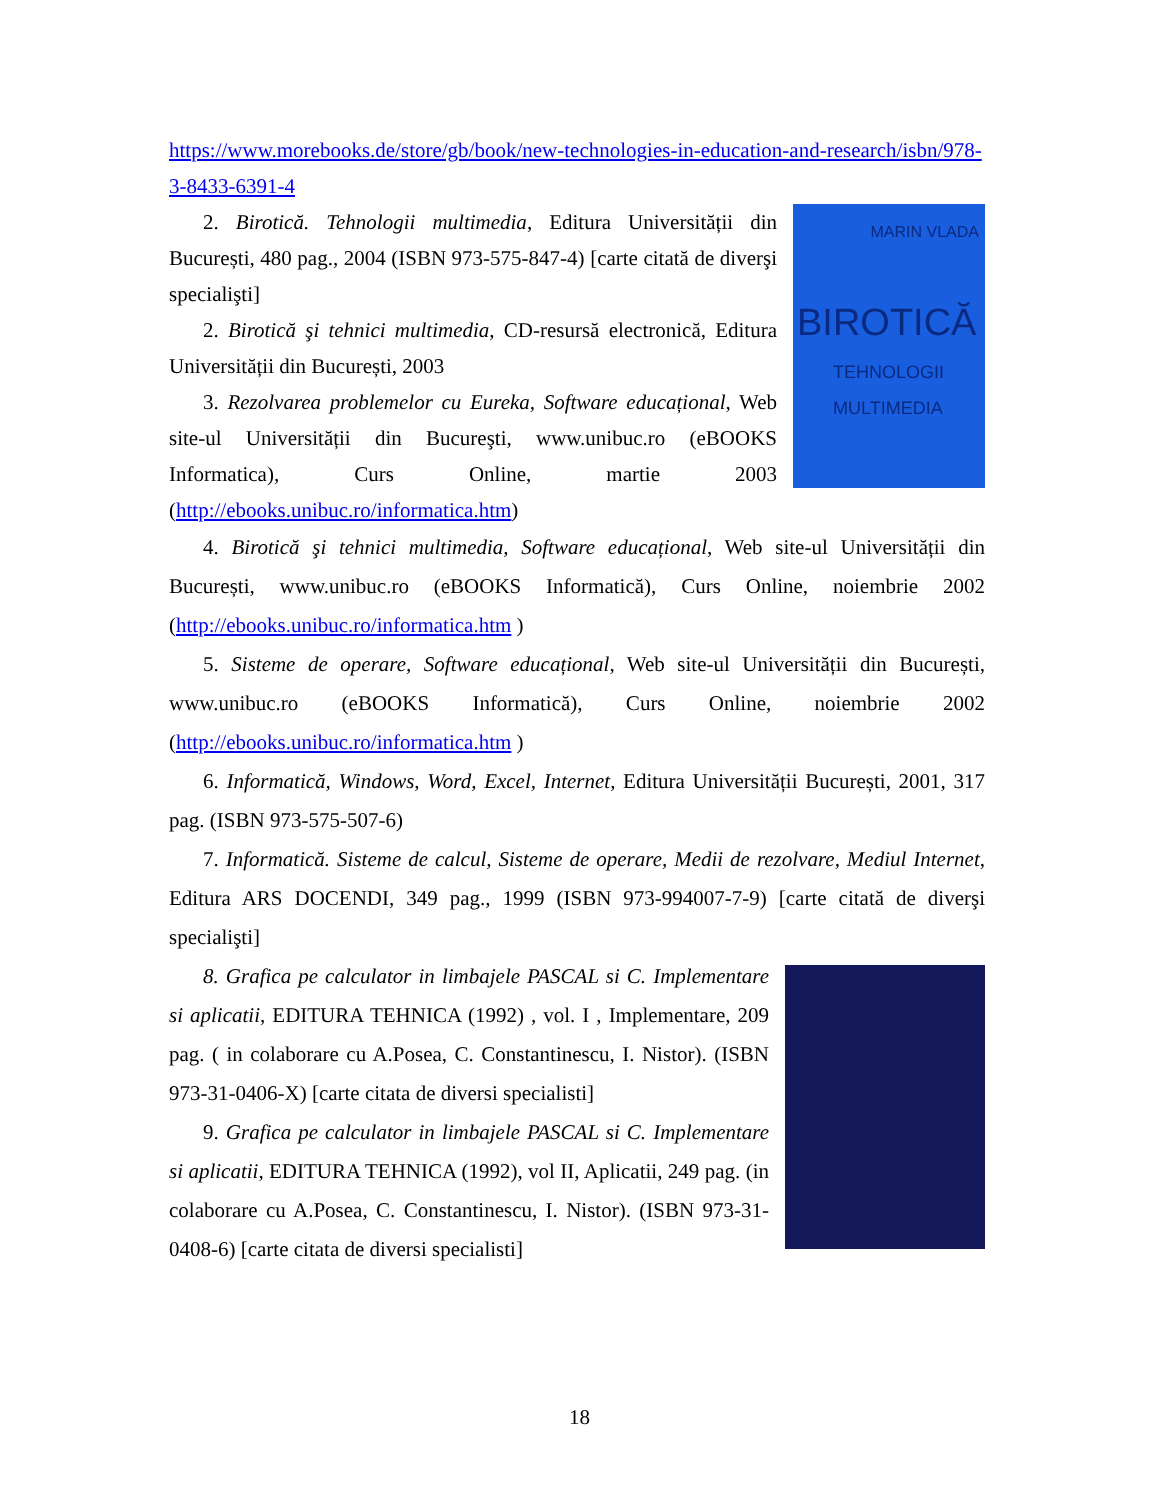https://www.morebooks.de/store/gb/book/new-technologies-in-education-and-research/isbn/978-3-8433-6391-4
MARIN VLADA
BIROTICĂ
TEHNOLOGII
MULTIMEDIA
2. Birotică. Tehnologii multimedia, Editura Universității din București, 480 pag., 2004 (ISBN 973-575-847-4) [carte citată de diverşi specialişti]
2. Birotică şi tehnici multimedia, CD-resursă electronică, Editura Universității din București, 2003
3. Rezolvarea problemelor cu Eureka, Software educațional, Web site-ul Universității din Bucureşti, www.unibuc.ro (eBOOKS Informatica), Curs Online, martie 2003 (http://ebooks.unibuc.ro/informatica.htm)
4. Birotică şi tehnici multimedia, Software educațional, Web site-ul Universității din București, www.unibuc.ro (eBOOKS Informatică), Curs Online, noiembrie 2002 (http://ebooks.unibuc.ro/informatica.htm )
5. Sisteme de operare, Software educațional, Web site-ul Universității din București, www.unibuc.ro (eBOOKS Informatică), Curs Online, noiembrie 2002 (http://ebooks.unibuc.ro/informatica.htm )
6. Informatică, Windows, Word, Excel, Internet, Editura Universității București, 2001, 317 pag. (ISBN 973-575-507-6)
7. Informatică. Sisteme de calcul, Sisteme de operare, Medii de rezolvare, Mediul Internet, Editura ARS DOCENDI, 349 pag., 1999 (ISBN 973-994007-7-9) [carte citată de diverşi specialişti]
8. Grafica pe calculator in limbajele PASCAL si C. Implementare si aplicatii, EDITURA TEHNICA (1992) , vol. I , Implementare, 209 pag. ( in colaborare cu A.Posea, C. Constantinescu, I. Nistor). (ISBN 973-31-0406-X) [carte citata de diversi specialisti]
9. Grafica pe calculator in limbajele PASCAL si C. Implementare si aplicatii, EDITURA TEHNICA (1992), vol II, Aplicatii, 249 pag. (in colaborare cu A.Posea, C. Constantinescu, I. Nistor). (ISBN 973-31-0408-6) [carte citata de diversi specialisti]
18